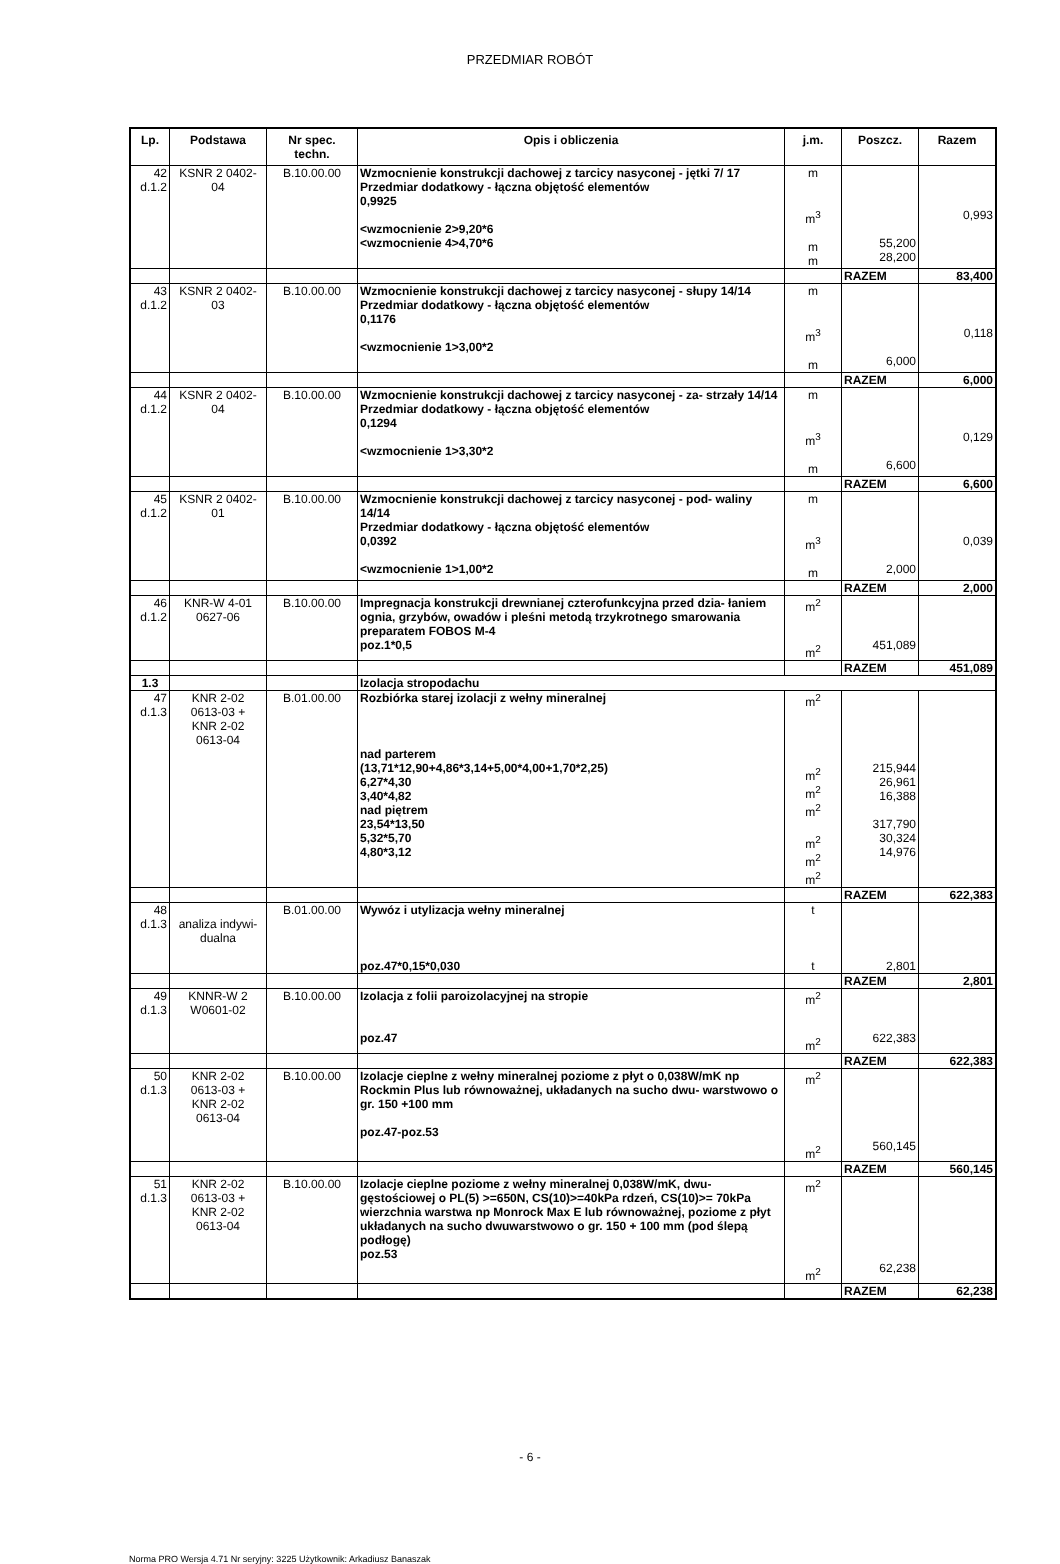PRZEDMIAR ROBÓT
| Lp. | Podstawa | Nr spec. techn. | Opis i obliczenia | j.m. | Poszcz. | Razem |
| --- | --- | --- | --- | --- | --- | --- |
| 42 d.1.2 | KSNR 2 0402- 04 | B.10.00.00 | Wzmocnienie konstrukcji dachowej z tarcicy nasyconej - jętki 7/ 17 Przedmiar dodatkowy - łączna objętość elementów 0,9925 <wzmocnienie 2>9,20*6 <wzmocnienie 4>4,70*6 | m m<sup>3</sup> m m | 55,200 28,200 | 0,993 |
| | | | | | RAZEM | 83,400 |
| 43 d.1.2 | KSNR 2 0402- 03 | B.10.00.00 | Wzmocnienie konstrukcji dachowej z tarcicy nasyconej - słupy 14/14 Przedmiar dodatkowy - łączna objętość elementów 0,1176 <wzmocnienie 1>3,00*2 | m m<sup>3</sup> m | 6,000 | 0,118 |
| | | | | | RAZEM | 6,000 |
| 44 d.1.2 | KSNR 2 0402- 04 | B.10.00.00 | Wzmocnienie konstrukcji dachowej z tarcicy nasyconej - za- strzały 14/14 Przedmiar dodatkowy - łączna objętość elementów 0,1294 <wzmocnienie 1>3,30*2 | m m<sup>3</sup> m | 6,600 | 0,129 |
| | | | | | RAZEM | 6,600 |
| 45 d.1.2 | KSNR 2 0402- 01 | B.10.00.00 | Wzmocnienie konstrukcji dachowej z tarcicy nasyconej - pod- waliny 14/14 Przedmiar dodatkowy - łączna objętość elementów 0,0392 <wzmocnienie 1>1,00*2 | m m<sup>3</sup> m | 2,000 | 0,039 |
| | | | | | RAZEM | 2,000 |
| 46 d.1.2 | KNR-W 4-01 0627-06 | B.10.00.00 | Impregnacja konstrukcji drewnianej czterofunkcyjna przed dzia- łaniem ognia, grzybów, owadów i pleśni metodą trzykrotnego smarowania preparatem FOBOS M-4 poz.1*0,5 | m<sup>2</sup> m<sup>2</sup> | 451,089 | |
| | | | | | RAZEM | 451,089 |
| 1.3 | | | Izolacja stropodachu | | | |
| 47 d.1.3 | KNR 2-02 0613-03 + KNR 2-02 0613-04 | B.01.00.00 | Rozbiórka starej izolacji z wełny mineralnej nad parterem (13,71*12,90+4,86*3,14+5,00*4,00+1,70*2,25) 6,27*4,30 3,40*4,82 nad piętrem 23,54*13,50 5,32*5,70 4,80*3,12 | m<sup>2</sup> m<sup>2</sup> m<sup>2</sup> m<sup>2</sup> m<sup>2</sup> m<sup>2</sup> m<sup>2</sup> | 215,944 26,961 16,388 317,790 30,324 14,976 | |
| | | | | | RAZEM | 622,383 |
| 48 d.1.3 | analiza indywi- dualna | B.01.00.00 | Wywóz i utylizacja wełny mineralnej poz.47*0,15*0,030 | t t | 2,801 | |
| | | | | | RAZEM | 2,801 |
| 49 d.1.3 | KNNR-W 2 W0601-02 | B.10.00.00 | Izolacja z folii paroizolacyjnej na stropie poz.47 | m<sup>2</sup> m<sup>2</sup> | 622,383 | |
| | | | | | RAZEM | 622,383 |
| 50 d.1.3 | KNR 2-02 0613-03 + KNR 2-02 0613-04 | B.10.00.00 | Izolacje cieplne z wełny mineralnej poziome z płyt o 0,038W/mK np Rockmin Plus lub równoważnej, układanych na sucho dwu- warstwowo o gr. 150 +100 mm poz.47-poz.53 | m<sup>2</sup> m<sup>2</sup> | 560,145 | |
| | | | | | RAZEM | 560,145 |
| 51 d.1.3 | KNR 2-02 0613-03 + KNR 2-02 0613-04 | B.10.00.00 | Izolacje cieplne poziome z wełny mineralnej 0,038W/mK, dwu- gęstościowej o PL(5) >=650N, CS(10)>=40kPa rdzeń, CS(10)>= 70kPa wierzchnia warstwa np Monrock Max E lub równoważnej, poziome z płyt układanych na sucho dwuwarstwowo o gr. 150 + 100 mm (pod ślepą podłogę) poz.53 | m<sup>2</sup> m<sup>2</sup> | 62,238 | |
| | | | | | RAZEM | 62,238 |
- 6 -
Norma PRO Wersja 4.71 Nr seryjny: 3225 Użytkownik: Arkadiusz Banaszak